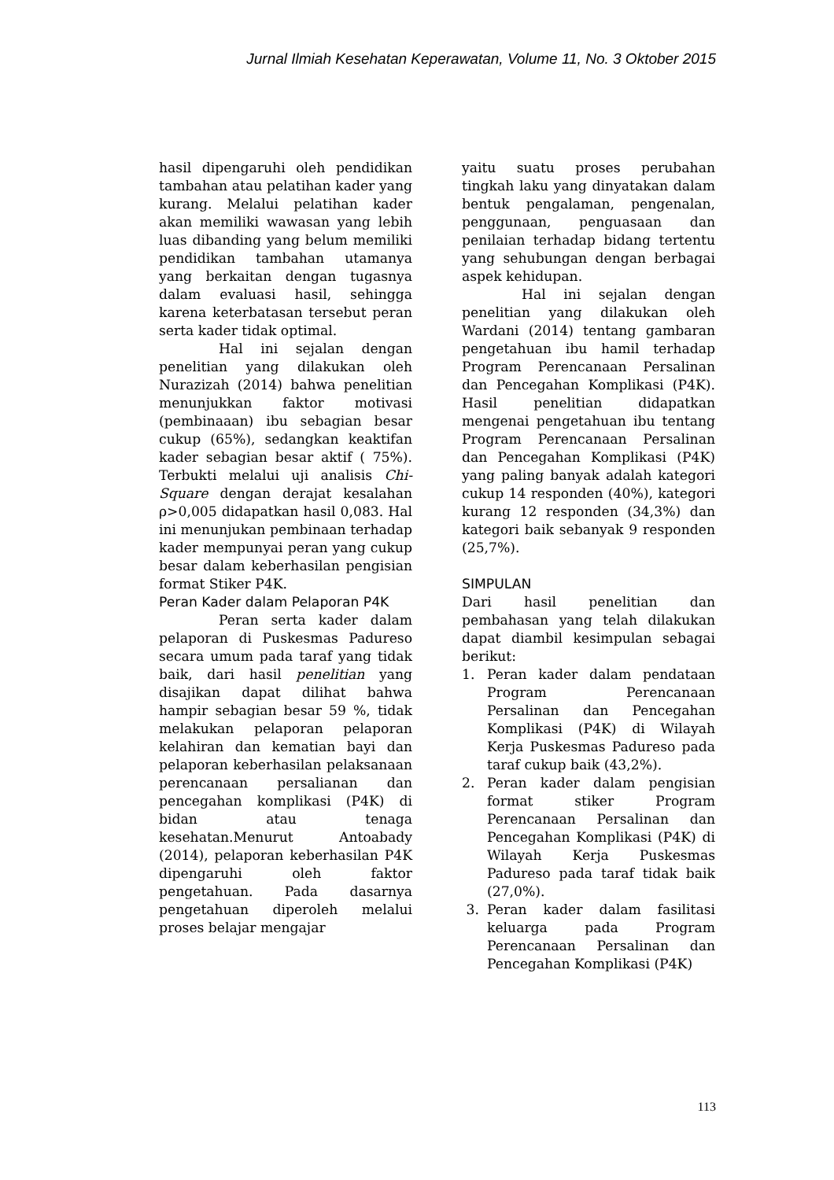Jurnal Ilmiah Kesehatan Keperawatan, Volume 11, No. 3 Oktober 2015
hasil dipengaruhi oleh pendidikan tambahan atau pelatihan kader yang kurang. Melalui pelatihan kader akan memiliki wawasan yang lebih luas dibanding yang belum memiliki pendidikan tambahan utamanya yang berkaitan dengan tugasnya dalam evaluasi hasil, sehingga karena keterbatasan tersebut peran serta kader tidak optimal.
Hal ini sejalan dengan penelitian yang dilakukan oleh Nurazizah (2014) bahwa penelitian menunjukkan faktor motivasi (pembinaaan) ibu sebagian besar cukup (65%), sedangkan keaktifan kader sebagian besar aktif ( 75%). Terbukti melalui uji analisis Chi-Square dengan derajat kesalahan ρ>0,005 didapatkan hasil 0,083. Hal ini menunjukan pembinaan terhadap kader mempunyai peran yang cukup besar dalam keberhasilan pengisian format Stiker P4K.
Peran Kader dalam Pelaporan P4K
Peran serta kader dalam pelaporan di Puskesmas Padureso secara umum pada taraf yang tidak baik, dari hasil penelitian yang disajikan dapat dilihat bahwa hampir sebagian besar 59 %, tidak melakukan pelaporan pelaporan kelahiran dan kematian bayi dan pelaporan keberhasilan pelaksanaan perencanaan persalianan dan pencegahan komplikasi (P4K) di bidan atau tenaga kesehatan.Menurut Antoabady (2014), pelaporan keberhasilan P4K dipengaruhi oleh faktor pengetahuan. Pada dasarnya pengetahuan diperoleh melalui proses belajar mengajar
yaitu suatu proses perubahan tingkah laku yang dinyatakan dalam bentuk pengalaman, pengenalan, penggunaan, penguasaan dan penilaian terhadap bidang tertentu yang sehubungan dengan berbagai aspek kehidupan.
Hal ini sejalan dengan penelitian yang dilakukan oleh Wardani (2014) tentang gambaran pengetahuan ibu hamil terhadap Program Perencanaan Persalinan dan Pencegahan Komplikasi (P4K). Hasil penelitian didapatkan mengenai pengetahuan ibu tentang Program Perencanaan Persalinan dan Pencegahan Komplikasi (P4K) yang paling banyak adalah kategori cukup 14 responden (40%), kategori kurang 12 responden (34,3%) dan kategori baik sebanyak 9 responden (25,7%).
SIMPULAN
Dari hasil penelitian dan pembahasan yang telah dilakukan dapat diambil kesimpulan sebagai berikut:
1. Peran kader dalam pendataan Program Perencanaan Persalinan dan Pencegahan Komplikasi (P4K) di Wilayah Kerja Puskesmas Padureso pada taraf cukup baik (43,2%).
2. Peran kader dalam pengisian format stiker Program Perencanaan Persalinan dan Pencegahan Komplikasi (P4K) di Wilayah Kerja Puskesmas Padureso pada taraf tidak baik (27,0%).
3. Peran kader dalam fasilitasi keluarga pada Program Perencanaan Persalinan dan Pencegahan Komplikasi (P4K)
113